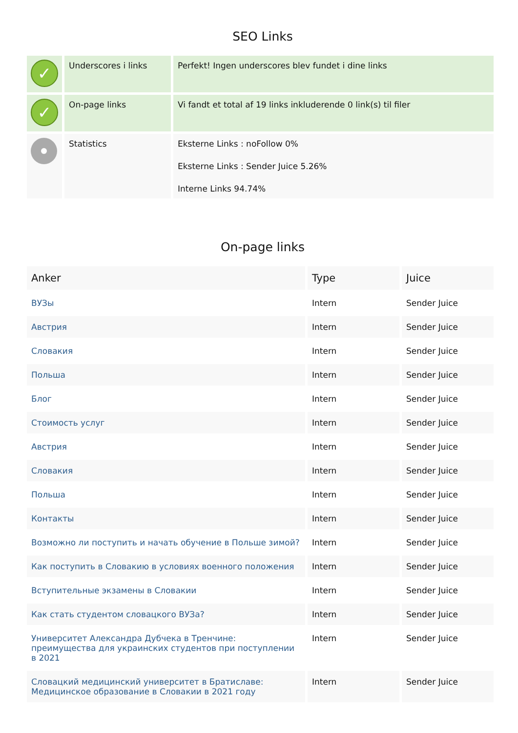SEO Links
| ✓ | Underscores i links | Perfekt! Ingen underscores blev fundet i dine links |
| ✓ | On-page links | Vi fandt et total af 19 links inkluderende 0 link(s) til filer |
| | Statistics | Eksterne Links : noFollow 0% Eksterne Links : Sender Juice 5.26% Interne Links 94.74% |
On-page links
| Anker | Type | Juice |
| --- | --- | --- |
| ВУЗы | Intern | Sender Juice |
| Австрия | Intern | Sender Juice |
| Словакия | Intern | Sender Juice |
| Польша | Intern | Sender Juice |
| Блог | Intern | Sender Juice |
| Стоимость услуг | Intern | Sender Juice |
| Австрия | Intern | Sender Juice |
| Словакия | Intern | Sender Juice |
| Польша | Intern | Sender Juice |
| Контакты | Intern | Sender Juice |
| Возможно ли поступить и начать обучение в Польше зимой? | Intern | Sender Juice |
| Как поступить в Словакию в условиях военного положения | Intern | Sender Juice |
| Вступительные экзамены в Словакии | Intern | Sender Juice |
| Как стать студентом словацкого ВУЗа? | Intern | Sender Juice |
| Университет Александра Дубчека в Тренчине: преимущества для украинских студентов при поступлении в 2021 | Intern | Sender Juice |
| Словацкий медицинский университет в Братиславе: Медицинское образование в Словакии в 2021 году | Intern | Sender Juice |